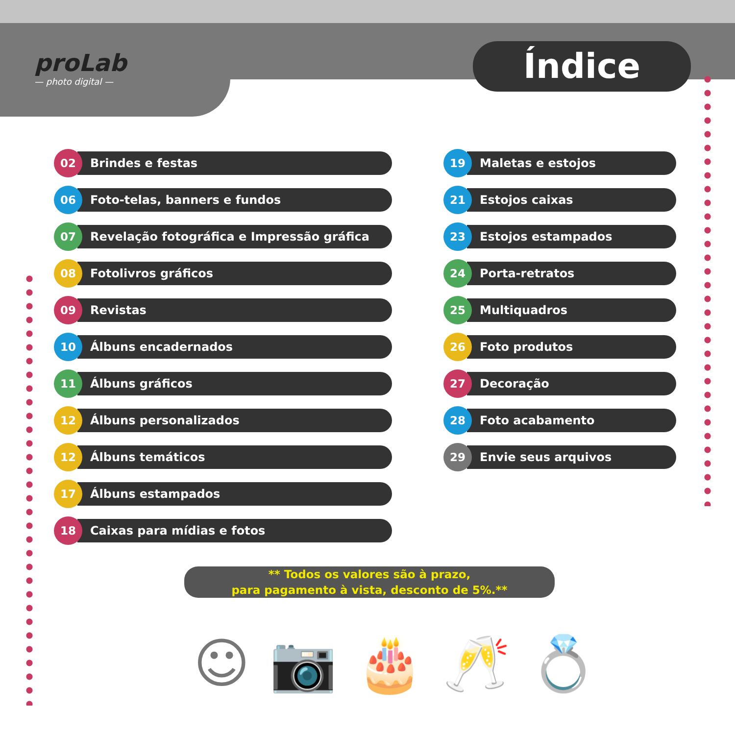proLab
— photo digital —
Índice
02 Brindes e festas
06 Foto-telas, banners e fundos
07 Revelação fotográfica e Impressão gráfica
08 Fotolivros gráficos
09 Revistas
10 Álbuns encadernados
11 Álbuns gráficos
12 Álbuns personalizados
12 Álbuns temáticos
17 Álbuns estampados
18 Caixas para mídias e fotos
19 Maletas e estojos
21 Estojos caixas
23 Estojos estampados
24 Porta-retratos
25 Multiquadros
26 Foto produtos
27 Decoração
28 Foto acabamento
29 Envie seus arquivos
** Todos os valores são à prazo,
para pagamento à vista, desconto de 5%.**
☺📷🎂🥂💍